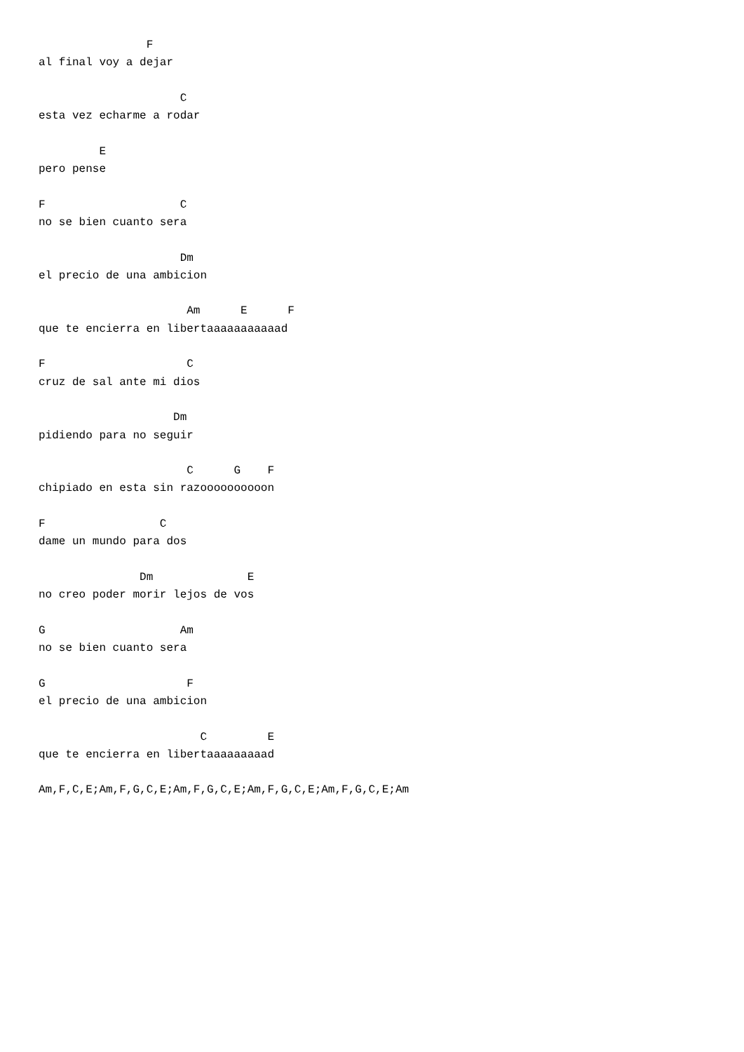F
al final voy a dejar

                     C
esta vez echarme a rodar

         E
pero pense

F                    C
no se bien cuanto sera

                     Dm
el precio de una ambicion

                      Am      E      F
que te encierra en libertaaaaaaaaaaad

F                     C
cruz de sal ante mi dios

                    Dm
pidiendo para no seguir

                      C      G    F
chipiado en esta sin razoooooooooon

F                 C
dame un mundo para dos

               Dm              E
no creo poder morir lejos de vos

G                    Am
no se bien cuanto sera

G                     F
el precio de una ambicion

                        C         E
que te encierra en libertaaaaaaaaad

Am,F,C,E;Am,F,G,C,E;Am,F,G,C,E;Am,F,G,C,E;Am,F,G,C,E;Am